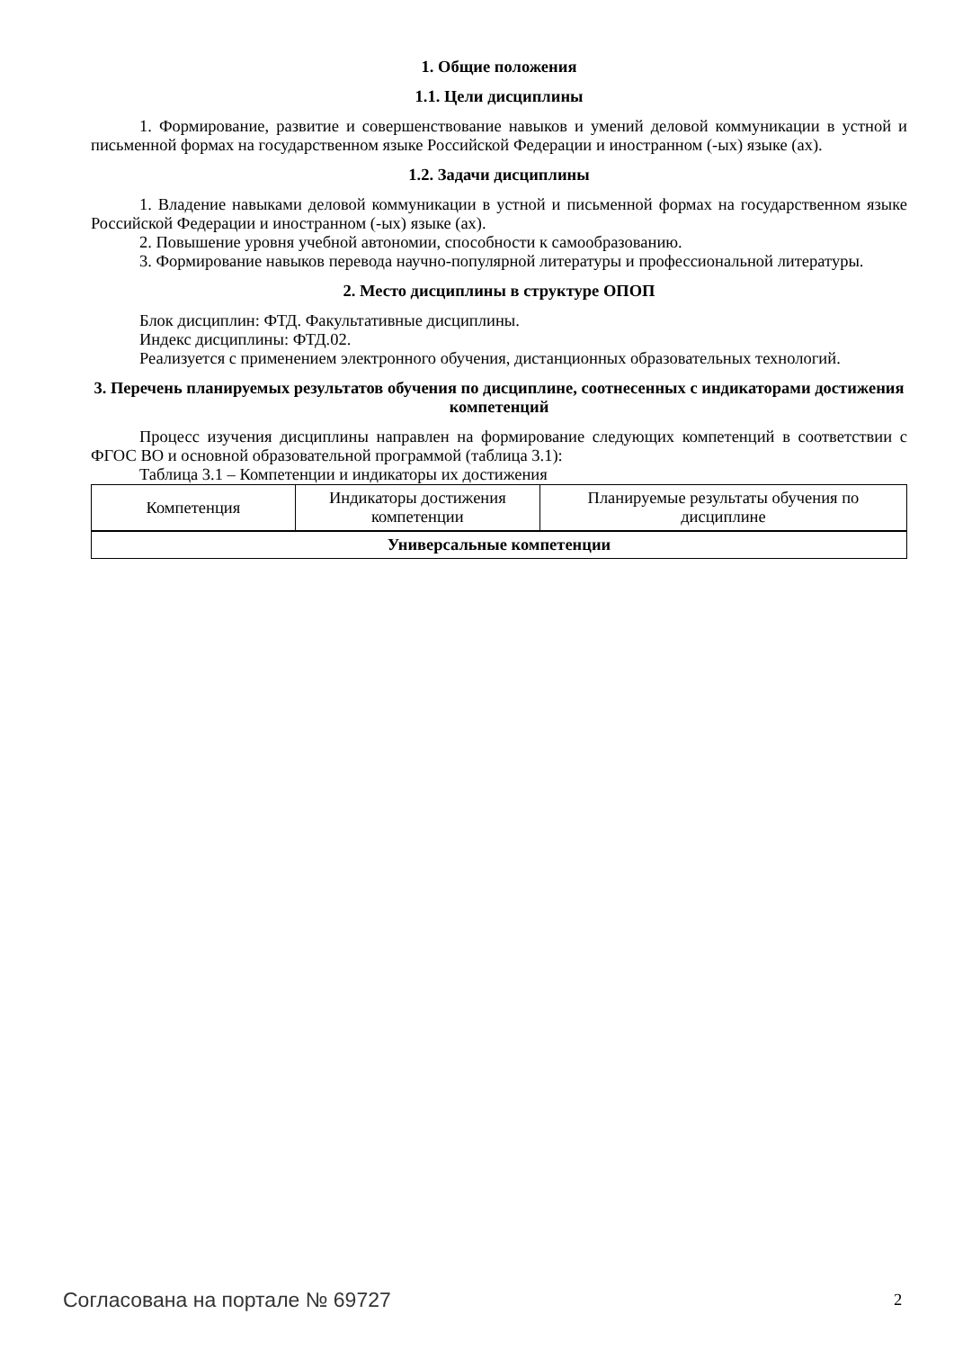1. Общие положения
1.1. Цели дисциплины
1. Формирование, развитие и совершенствование навыков и умений деловой коммуникации в устной и письменной формах на государственном языке Российской Федерации и иностранном (-ых) языке (ах).
1.2. Задачи дисциплины
1. Владение навыками деловой коммуникации в устной и письменной формах на государственном языке Российской Федерации и иностранном (-ых) языке (ах).
2. Повышение уровня учебной автономии, способности к самообразованию.
3. Формирование навыков перевода научно-популярной литературы и профессиональной литературы.
2. Место дисциплины в структуре ОПОП
Блок дисциплин: ФТД. Факультативные дисциплины.
Индекс дисциплины: ФТД.02.
Реализуется с применением электронного обучения, дистанционных образовательных технологий.
3. Перечень планируемых результатов обучения по дисциплине, соотнесенных с индикаторами достижения компетенций
Процесс изучения дисциплины направлен на формирование следующих компетенций в соответствии с ФГОС ВО и основной образовательной программой (таблица 3.1):
Таблица 3.1 – Компетенции и индикаторы их достижения
| Компетенция | Индикаторы достижения компетенции | Планируемые результаты обучения по дисциплине |
| --- | --- | --- |
| Универсальные компетенции | | |
Согласована на портале № 69727 2